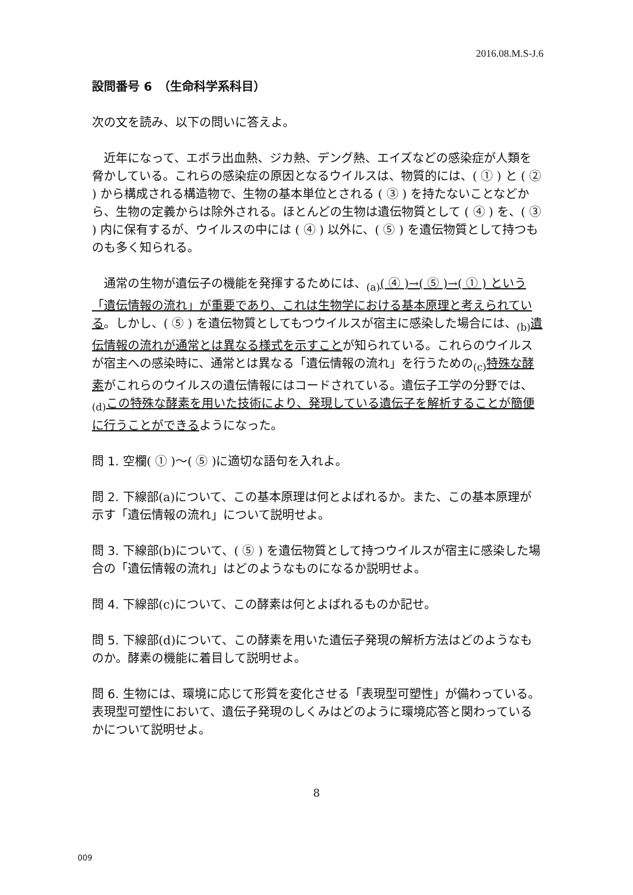2016.08.M.S-J.6
設問番号 6　（生命科学系科目）
次の文を読み、以下の問いに答えよ。
　近年になって、エボラ出血熱、ジカ熱、デング熱、エイズなどの感染症が人類を脅かしている。これらの感染症の原因となるウイルスは、物質的には、( ① ) と ( ② ) から構成される構造物で、生物の基本単位とされる ( ③ ) を持たないことなどから、生物の定義からは除外される。ほとんどの生物は遺伝物質として ( ④ ) を、( ③ ) 内に保有するが、ウイルスの中には ( ④ ) 以外に、( ⑤ ) を遺伝物質として持つものも多く知られる。
　通常の生物が遺伝子の機能を発揮するためには、<sub>(a)</sub>( ④ )→( ⑤ )→( ① ) という「遺伝情報の流れ」が重要であり、これは生物学における基本原理と考えられている。しかし、( ⑤ ) を遺伝物質としてもつウイルスが宿主に感染した場合には、<sub>(b)</sub>遺伝情報の流れが通常とは異なる様式を示すことが知られている。これらのウイルスが宿主への感染時に、通常とは異なる「遺伝情報の流れ」を行うための<sub>(c)</sub>特殊な酵素がこれらのウイルスの遺伝情報にはコードされている。遺伝子工学の分野では、<sub>(d)</sub>この特殊な酵素を用いた技術により、発現している遺伝子を解析することが簡便に行うことができるようになった。
問 1. 空欄( ① )～( ⑤ )に適切な語句を入れよ。
問 2. 下線部(a)について、この基本原理は何とよばれるか。また、この基本原理が示す「遺伝情報の流れ」について説明せよ。
問 3. 下線部(b)について、( ⑤ ) を遺伝物質として持つウイルスが宿主に感染した場合の「遺伝情報の流れ」はどのようなものになるか説明せよ。
問 4. 下線部(c)について、この酵素は何とよばれるものか記せ。
問 5. 下線部(d)について、この酵素を用いた遺伝子発現の解析方法はどのようなものか。酵素の機能に着目して説明せよ。
問 6. 生物には、環境に応じて形質を変化させる「表現型可塑性」が備わっている。表現型可塑性において、遺伝子発現のしくみはどのように環境応答と関わっているかについて説明せよ。
8
009